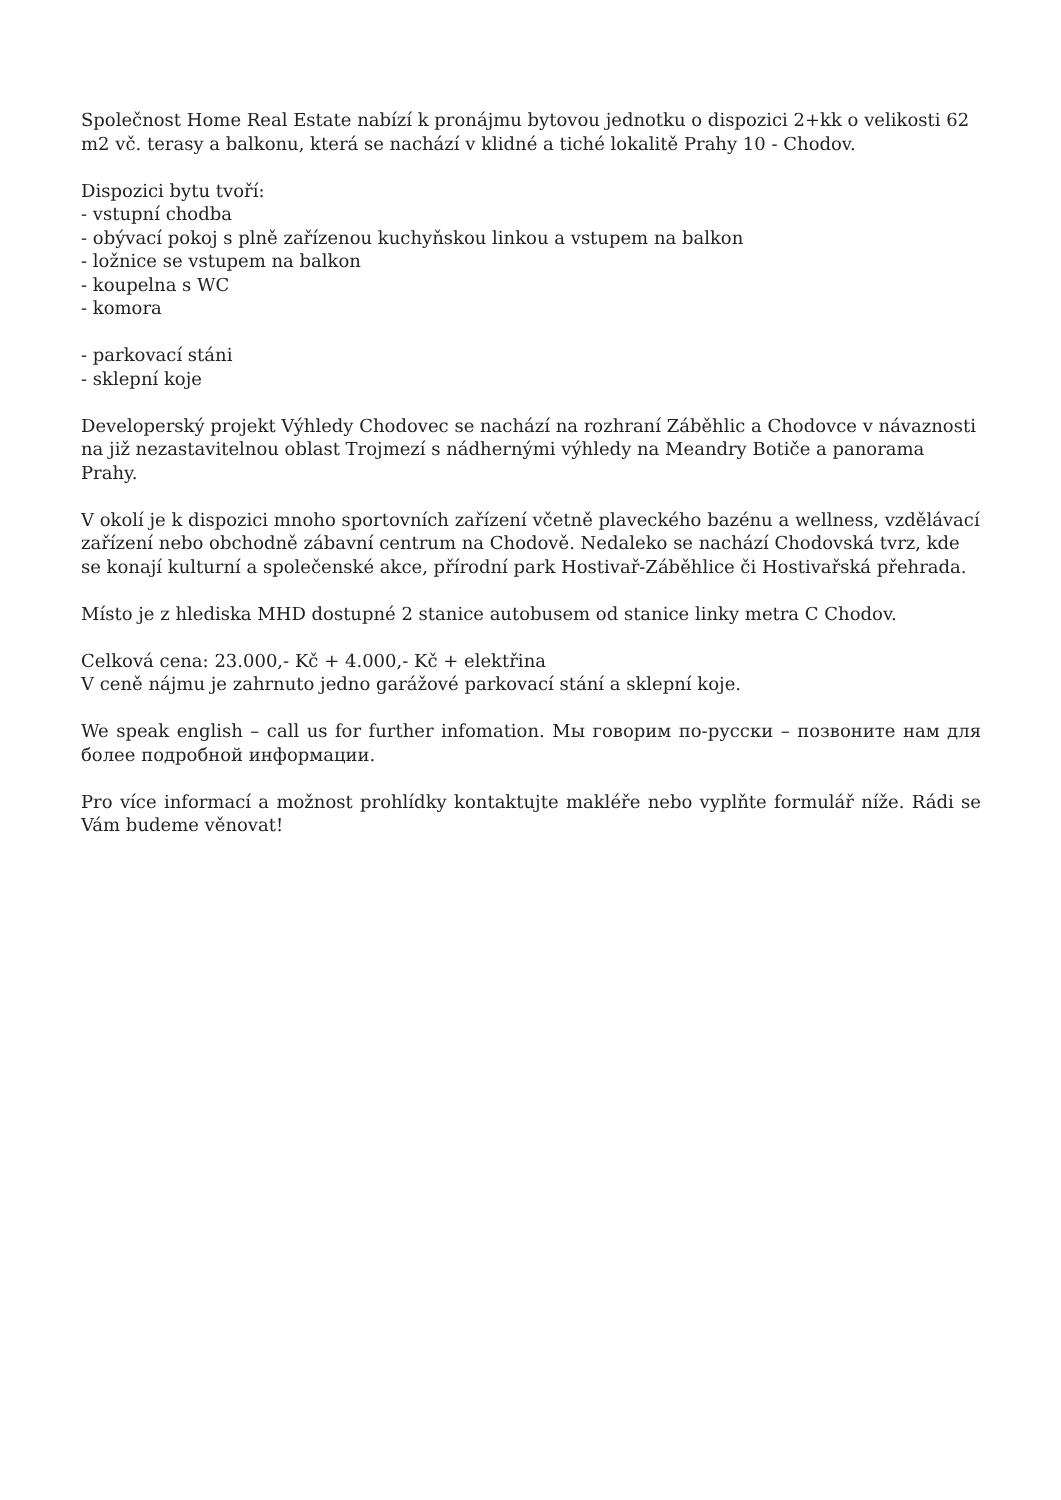Společnost Home Real Estate nabízí k pronájmu bytovou jednotku o dispozici 2+kk o velikosti 62 m2 vč. terasy a balkonu, která se nachází v klidné a tiché lokalitě Prahy 10 - Chodov.
Dispozici bytu tvoří:
- vstupní chodba
- obývací pokoj s plně zařízenou kuchyňskou linkou a vstupem na balkon
- ložnice se vstupem na balkon
- koupelna s WC
- komora
- parkovací stáni
- sklepní koje
Developerský projekt Výhledy Chodovec se nachází na rozhraní Záběhlic a Chodovce v návaznosti na již nezastavitelnou oblast Trojmezí s nádhernými výhledy na Meandry Botiče a panorama Prahy.
V okolí je k dispozici mnoho sportovních zařízení včetně plaveckého bazénu a wellness, vzdělávací zařízení nebo obchodně zábavní centrum na Chodově. Nedaleko se nachází Chodovská tvrz, kde se konají kulturní a společenské akce, přírodní park Hostivař-Záběhlice či Hostivařská přehrada.
Místo je z hlediska MHD dostupné 2 stanice autobusem od stanice linky metra C Chodov.
Celková cena: 23.000,- Kč + 4.000,- Kč + elektřina
V ceně nájmu je zahrnuto jedno garážové parkovací stání a sklepní koje.
We speak english – call us for further infomation. Мы говорим по-русски – позвоните нам для более подробной информации.
Pro více informací a možnost prohlídky kontaktujte makléře nebo vyplňte formulář níže. Rádi se Vám budeme věnovat!